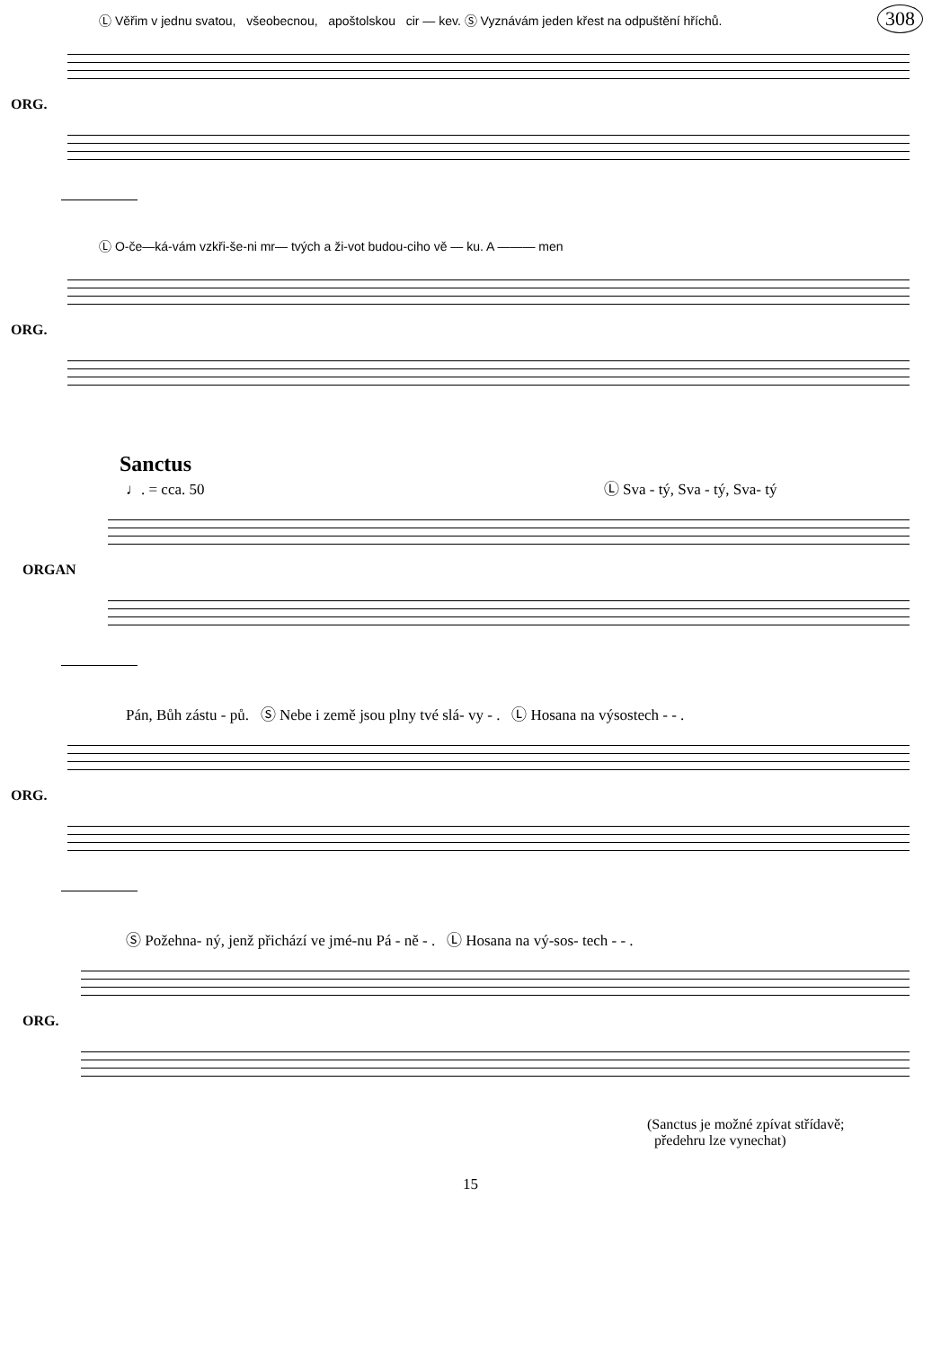308
Ⓛ Věřim v jednu svatou, všeobecnou, apoštolskou cir — kev. Ⓢ Vyznávám jeden křest na odpuštění hříchů.
ORG.
Ⓛ O-če—ká-vám vzkři-še-ni mr— tvých a ži-vot budou-ciho vě — ku. A ——— men
ORG.
Sanctus
♩. = cca. 50 Ⓛ Sva - tý, Sva - tý, Sva- tý
ORGAN
Pán, Bůh zástu - pů. Ⓢ Nebe i země jsou plny tvé slá- vy - . Ⓛ Hosana na výsostech - - .
ORG.
Ⓢ Požehna- ný, jenž přichází ve jmé-nu Pá - ně - . Ⓛ Hosana na vý-sos- tech - - .
ORG.
(Sanctus je možné zpívat střídavě;
předehru lze vynechat)
15